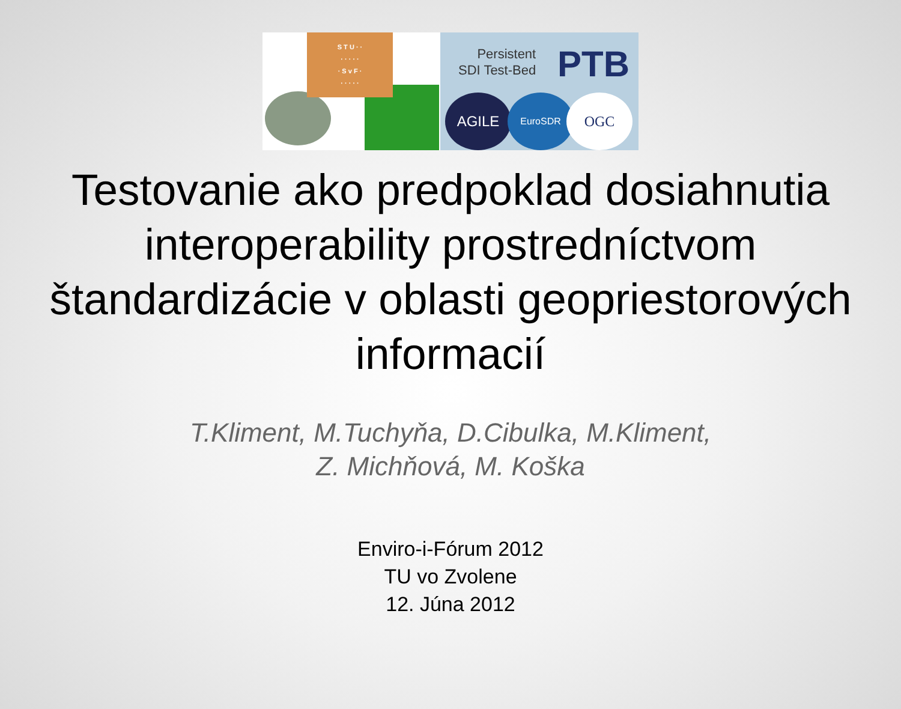S T U · ·
· · · · ·
· S v F ·
· · · · ·
Persistent
SDI Test-Bed
PTB
AGILE EuroSDR OGC
Testovanie ako predpoklad dosiahnutia interoperability prostredníctvom štandardizácie v oblasti geopriestorových informacií
T.Kliment, M.Tuchyňa, D.Cibulka, M.Kliment,
Z. Michňová, M. Koška
Enviro-i-Fórum 2012
TU vo Zvolene
12. Júna 2012